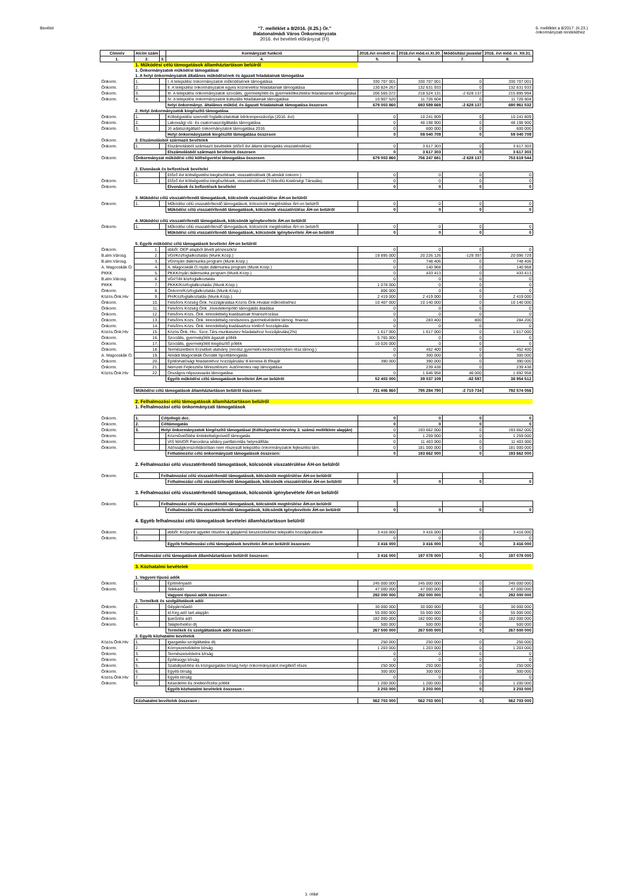Bevétel "7. melléklet a 8/2016. (II.25.) Ör."
Balatonalmádi Város Önkormányzata
2016. évi bevételi előirányzat (Ft)
6. melléklet a 8/2017. (II.23.)
önkormányzati rendelethez
| Címnév | Alcím szám | | Kormányzati funkció | 2016.évi eredeti ei. | 2016.évi mód.ei.XI.30. | Módósítási javaslat | 2016. évi mód. ei. XII.31. |
| --- | --- | --- | --- | --- | --- | --- | --- |
| 1. | 2. | 3. | 4. | 5. | 6. | 7. | 8. |
| | 1. Működési célú támogatások államháztartáson belülről | | | | | | |
| | 1. Önkormányzatok működési támogatásai | | | | | | |
| | 1. A helyi önkormányzatok általános működésének és ágazati feladatainak támogatása | | | | | | |
| Önkorm. | 1. | | I. A települési önkormányzatok működésének támogatása | 330 707 001 | 330 707 001 | 0 | 330 707 001 |
| Önkorm. | 2. | | II. A települési önkormányzatok egyes köznevelési feladatainak támogatása | 130 824 267 | 132 631 933 | 0 | 132 631 933 |
| Önkorm. | 3. | | III. A települési önkormányzatok szociális, gyermekjóléti és gyermekétkeztetési feladatainak támogatása | 206 565 072 | 218 524 131 | -2 628 137 | 215 895 994 |
| Önkorm. | 4. | | IV. A települési önkormányzatok kulturális feladatainak támogatása | 10 907 520 | 11 726 604 | 0 | 11 726 604 |
| | | | helyi önkormányz. általános működ. és ágazati feladatainak támogatása összesen | 679 003 860 | 693 589 669 | -2 628 137 | 690 961 532 |
| | 2. Helyi önkormányzatok kiegészítő támogatása | | | | | | |
| Önkorm. | 1. | | Költségvetési szervnél foglalkoztatottak bérkompenzációja (2016. évi) | 0 | 10 241 809 | 0 | 10 241 809 |
| Önkorm. | 2. | | Lakossági víz- és csatornaszolgáltatás támogatása | 0 | 48 198 900 | 0 | 48 198 900 |
| Önkorm. | 3. | | Jó adatszolgáltató önkormányzatok támogatása 2016 | 0 | 600 000 | 0 | 600 000 |
| | | | Helyi önkormányzatok kiegészítő támogatása összesen | 0 | 59 040 709 | 0 | 59 040 709 |
| Önkorm. | 3. Elszámolásból származó bevételek | | | | | | |
| Önkorm. | 1. | | Elszámolásból származó bevételek (előző évi állami támogatás visszatérülése) | 0 | 3 617 303 | 0 | 3 617 303 |
| | | | Elszámolásból származó bevételek összesen | 0 | 3 617 303 | 0 | 3 617 303 |
| Önkorm. | Önkormányzat működési célú költségvetési támogatása összesen | | | 679 003 860 | 756 247 681 | -2 628 137 | 753 619 544 |
| | 2. Elvonások és befizetések bevételei | | | | | | |
| | 1. | | Előző évi költségvetési kiegészítések, visszatérülések (B.almádi önkorm.) | 0 | 0 | 0 | 0 |
| Önkorm. | 2. | | Előző évi költségvetési kiegészítések, visszatérülések (Többcélú Kistérségi Társulás) | 0 | 0 | 0 | 0 |
| Önkorm. | | | Elvonások és befizetések bevételei | 0 | 0 | 0 | 0 |
| | 3. Működési célú visszatérítendő támogatások, kölcsönök visszatérülése ÁH-on belülről | | | | | | |
| Önkorm. | 1. | | Működési célú visszatérítendő támogatások, kölcsönök megtérülése ÁH-on belülről | 0 | 0 | 0 | 0 |
| | | | Működési célú visszatérítendő támogatások, kölcsönök visszatérülése ÁH-on belülről | 0 | 0 | 0 | 0 |
| | 4. Működési célú visszatérítendő támogatások, kölcsönök igénybevétele ÁH-on belülről | | | | | | |
| Önkorm. | 1. | | Működési célú visszatérítendő támogatások, kölcsönök megtérülése ÁH-on belülről | 0 | 0 | 0 | 0 |
| | | | Működési célú visszatérítendő támogatások, kölcsönök igénybevétele ÁH-on belülről | 0 | 0 | 0 | 0 |
| | 5. Egyéb működési célú támogatások bevételei ÁH-on belülről | | | | | | |
| Önkorm. | 1. | | ebből: OEP alapból átvett pénzeszköz | 0 | 0 | 0 | 0 |
| B.alm.Városg. | 2. | | VGI/Közfoglalkoztatás (Munk.Közp.) | 19 895 000 | 20 226 126 | -129 397 | 20 096 729 |
| B.alm.Városg. | 3. | | VGI/nyári diákmunka program (Munk.Közp.) | 0 | 748 406 | 0 | 748 406 |
| A. Magocskák O. | 4. | | A. Magocskák O./nyári diákmunka program (Munk.Közp.) | 0 | 140 968 | 0 | 140 968 |
| PKKK | 5. | | PKKK/nyári diákmunka program (Munk.Közp.) | 0 | 433 413 | 0 | 433 413 |
| B.alm.Városg. | 6. | | VGI/Téli közfoglalkoztatás | 0 | 0 | 0 | 0 |
| PKKK | 7. | | PKKK/Közfoglalkoztatás (Munk.Közp.) | 1 078 000 | 0 | 0 | 0 |
| Önkorm. | 8. | | Önkorm/Közfoglalkoztatás (Munk.Közp.) | 806 000 | 0 | 0 | 0 |
| Közös.Önk.Hiv | 9. | | PH/Közfoglalkoztatás (Munk.Közp.) | 2 419 000 | 2 419 000 | 0 | 2 419 000 |
| Önkorm. | 10. | | Felsőörs Község Önk. hozzájárulása Közös Önk.Hivatal működéséhez | 10 407 000 | 10 140 000 | 0 | 10 140 000 |
| Önkorm. | 11. | | Felsőörs Község Önk. Jövedelempótló támogatás átadása | 0 | 0 | 0 | 0 |
| Önkorm. | 12. | | Felsőörs Közs. Önk. kirendeltség kiadásainak finanszírozása | 0 | 0 | 0 | 0 |
| Önkorm. | 13. | | Felsőörs Közs. Önk. kirendeltség rendszeres gyermekvédelmi támog. finansz. | 0 | 283 400 | 800 | 284 200 |
| Önkorm. | 14. | | Felsőörs Közs. Önk. kirendeltség kiadásaihoz történő hozzájárulás | 0 | 0 | 0 | 0 |
| Közös.Önk.Hiv | 15. | | Közös Önk. Hiv.: Szoc.Társ.munkaszerv feladataihoz hozzájárulás(2%) | 1 617 000 | 1 617 000 | 0 | 1 617 000 |
| Önkorm. | 16. | | Szociális, gyermekjóléti ágazati pótlék | 5 765 000 | 0 | 0 | 0 |
| Önkorm. | 17. | | Szociális, gyermekjóléti kiegészítő pótlék | 10 026 000 | 0 | 0 | 0 |
| Önkorm. | 18. | | Természetbeni Erzsébet utalvány (rendsz.gyermekv.kedvezményben rész.támog.) | 0 | 452 400 | 0 | 452 400 |
| A. Magocskák O. | 19. | | Almádi Magocskák Óvodák Sporttámogatás | 0 | 300 000 | 0 | 300 000 |
| Önkorm. | 20. | | Építéshatósági feladatokhoz hozzájárulás/ B.kenese-B.főkajár | 390 000 | 390 000 | 0 | 390 000 |
| Önkorm. | 21. | | Nemzeti Fejlesztési Minisztérium: Autómentes nap támogatása | | 239 438 | 0 | 239 438 |
| Közös.Önk.Hiv | 22. | | Országos népszavazás támogatása | 0 | 1 646 958 | 46 000 | 1 692 958 |
| | | | Egyéb működési célú támogatások bevételei ÁH-on belülről | 52 403 000 | 39 037 109 | -82 597 | 38 954 512 |
| | Működési célú támogatások államháztartáson belülről összesen: | | | 731 406 860 | 795 284 790 | -2 710 734 | 792 574 056 |
| | 2. Felhalmozási célú támogatások államháztartáson belülről | | | | | | |
| | 1. Felhalmozási célú önkormányzati támogatások | | | | | | |
| Önkorm. | 1. | Céljellegű dec. | | 0 | 0 | 0 | 0 |
| Önkorm. | 2. | Céltámogatás | | 0 | 0 | 0 | 0 |
| Önkorm. | 3. | Helyi önkormányzatok kiegészítő támogatásai (Költségvetési törvény 3. számú melléklete alapján) | | 0 | 193 662 000 | 0 | 193 662 000 |
| Önkorm. | | | Közművelődési érdekeltségnövelő támogatás | 0 | 1 259 000 | 0 | 1 259 000 |
| Önkorm. | | | VIS MAIOR Panoráma sétány partfalomlás helyreállítás | 0 | 11 403 000 | 0 | 11 403 000 |
| Önkorm. | | | Adósságkonszolidációban nem részesült települési önkormányzatok fejlesztési tám. | 0 | 181 000 000 | 0 | 181 000 000 |
| | | | Felhalmozési célú önkormányzati támogatások összesen: | 0 | 193 662 000 | 0 | 193 662 000 |
| | 2. Felhalmozási célú visszatérítendő támogatások, kölcsönök visszatérülése ÁH-on belülről | | | | | | |
| Önkorm. | 1. | Felhalmozási célú visszatérítendő támogatások, kölcsönök megtérülése ÁH-on belülről | | | | | |
| | | | Felhalmozási célú visszatérítendő támogatások, kölcsönök visszatérülése ÁH-on belülről | 0 | 0 | 0 | 0 |
| | 3. Felhalmozási célú visszatérítendő támogatások, kölcsönök igénybevétele ÁH-on belülről | | | | | | |
| Önkorm. | 1. | Felhalmozási célú visszatérítendő támogatások, kölcsönök megtérülése ÁH-on belülről | | | | | |
| | | | Felhalmozási célú visszatérítendő támogatások, kölcsönök igénybevétele ÁH-on belülről | 0 | 0 | 0 | 0 |
| | 4. Egyéb felhalmozási célú támogatások bevételei államháztartáson belülről | | | | | | |
| Önkorm. | 1. | | ebből: Központi ügyelet részére új gépjármű beszerzéséhez település hozzájárulások | 3 416 000 | 3 416 000 | 0 | 3 416 000 |
| Önkorm. | 2. | | | 0 | 0 | 0 | 0 |
| | | | Egyéb felhalmozási célú támogatások bevételei ÁH-on belülről összesen: | 3 416 000 | 3 416 000 | 0 | 3 416 000 |
| | Felhalmozási célú támogatások államháztartáson belülről összesen: | | | 3 416 000 | 197 078 000 | 0 | 197 078 000 |
| | 3. Közhatalmi bevételek | | | | | | |
| | 1. Vagyoni típusú adók | | | | | | |
| Önkorm. | 1. | | Építményadó | 245 000 000 | 245 000 000 | 0 | 245 000 000 |
| Önkorm. | 2. | | Telekadó | 47 000 000 | 47 000 000 | 0 | 47 000 000 |
| | | | Vagyoni típusú adók összesen : | 292 000 000 | 292 000 000 | 0 | 292 000 000 |
| | 2. Termékek és szolgáltatások adói | | | | | | |
| Önkorm. | 1. | | Gépjárműadó | 30 000 000 | 30 000 000 | 0 | 30 000 000 |
| Önkorm. | 2. | | Id.forg.adó tart.alapján | 55 000 000 | 55 000 000 | 0 | 55 000 000 |
| Önkorm. | 3. | | Iparűzési adó | 182 000 000 | 182 000 000 | 0 | 182 000 000 |
| Önkorm. | 4. | | Talajterhelési díj | 500 000 | 500 000 | 0 | 500 000 |
| | | | Termékek és szolgáltatások adói összesen : | 267 500 000 | 267 500 000 | 0 | 267 500 000 |
| | 3. Egyéb közhatalmi bevételek | | | | | | |
| Közös.Önk.Hiv | 1. | | Igazgatási szolgáltatási díj | 250 000 | 250 000 | 0 | 250 000 |
| Önkorm. | 2. | | Környezetvédelmi bírság | 1 203 000 | 1 203 000 | 0 | 1 203 000 |
| Önkorm. | 3. | | Természetvédelmi bírság | 0 | 0 | 0 | 0 |
| Önkorm. | 4. | | Építésügyi bírság | 0 | 0 | 0 | 0 |
| Önkorm. | 5. | | Szabálysértési és közigazgatási bírság helyi önkormányzatot megillető része | 250 000 | 250 000 | 0 | 250 000 |
| Önkorm. | 6. | | Egyéb bírság | 300 000 | 300 000 | 0 | 300 000 |
| Közös.Önk.Hiv | 7. | | Egyéb bírság | 0 | 0 | 0 | 0 |
| Önkorm. | 8. | | Késedelmi és önellenőrzési pótlék | 1 200 000 | 1 200 000 | 0 | 1 200 000 |
| | | | Egyéb közhatalmi bevételek összesen : | 3 203 000 | 3 203 000 | 0 | 3 203 000 |
| | Közhatalmi bevételek összesen : | | | 562 703 000 | 562 703 000 | 0 | 562 703 000 |
1. oldal